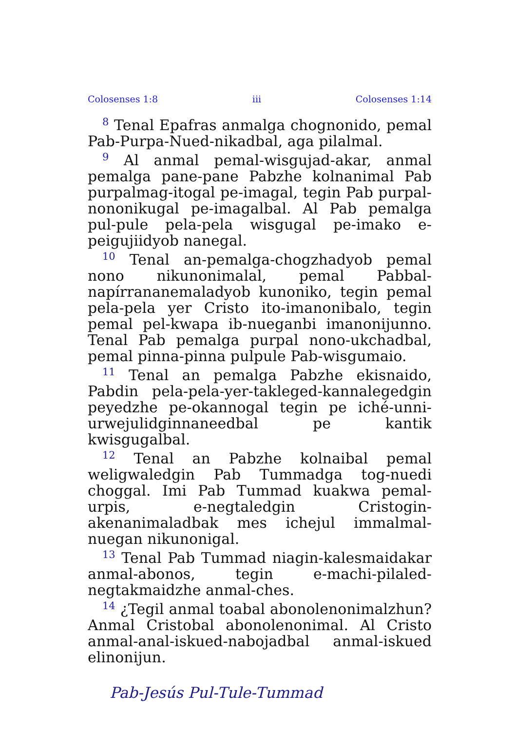Colosenses 1:8 iii Colosenses 1:14
<sup>8</sup> Tenal Epafras anmalga chognonido, pemal Pab-Purpa-Nued-nikadbal, aga pilalmal.
<sup>9</sup> Al anmal pemal-wisgujad-akar, anmal pemalga pane-pane Pabzhe kolnanimal Pab purpalmag-itogal pe-imagal, tegin Pab purpal-nononikugal pe-imagalbal. Al Pab pemalga pul-pule pela-pela wisgugal pe-imako e-peigujiidyob nanegal.
<sup>10</sup> Tenal an-pemalga-chogzhadyob pemal nono nikunonimalal, pemal Pabbal-napírrananemaladyob kunoniko, tegin pemal pela-pela yer Cristo ito-imanonibalo, tegin pemal pel-kwapa ib-nueganbi imanonijunno. Tenal Pab pemalga purpal nono-ukchadbal, pemal pinna-pinna pulpule Pab-wisgumaio.
<sup>11</sup> Tenal an pemalga Pabzhe ekisnaido, Pabdin pela-pela-yer-takleged-kannalegedgin peyedzhe pe-okannogal tegin pe iché-unni-urwejulidginnaneedbal pe kantik kwisgugalbal.
<sup>12</sup> Tenal an Pabzhe kolnaibal pemal weligwaledgin Pab Tummadga tog-nuedi choggal. Imi Pab Tummad kuakwa pemal-urpis, e-negtaledgin Cristogin-akenanimaladbak mes ichejul immalmal-nuegan nikunonigal.
<sup>13</sup> Tenal Pab Tummad niagin-kalesmaidakar anmal-abonos, tegin e-machi-pilaled-negtakmaidzhe anmal-ches.
<sup>14</sup> ¿Tegil anmal toabal abonolenonimalzhun? Anmal Cristobal abonolenonimal. Al Cristo anmal-anal-iskued-nabojadbal anmal-iskued elinonijun.
Pab-Jesús Pul-Tule-Tummad